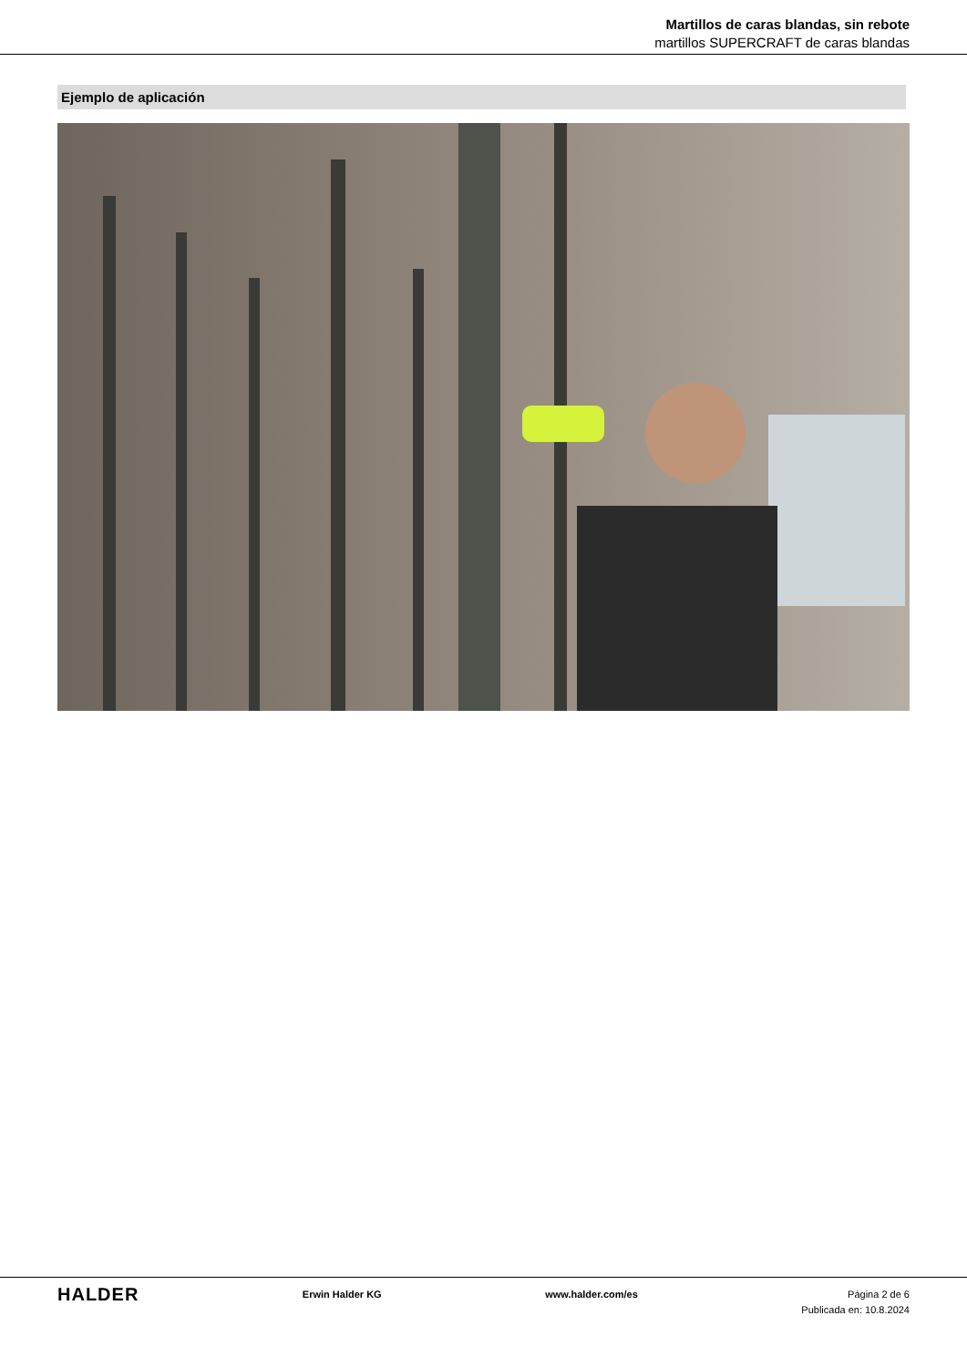Martillos de caras blandas, sin rebote
martillos SUPERCRAFT de caras blandas
Ejemplo de aplicación
HALDER
Erwin Halder KG www.halder.com/es Página 2 de 6
Publicada en: 10.8.2024